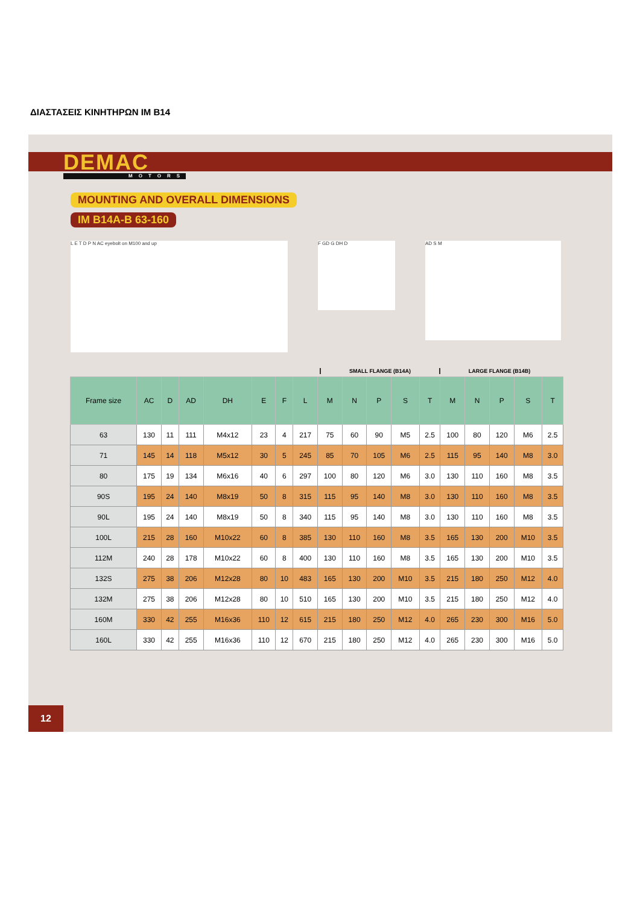ΔΙΑΣΤΑΣΕΙΣ ΚΙΝΗΤΗΡΩΝ IM B14
DEMAC
MOTORS
MOUNTING AND OVERALL DIMENSIONS
IM B14A-B 63-160
L E T D P N AC eyebolt on M100 and up
F GD G DH D
AD S M
SMALL FLANGE (B14A) LARGE FLANGE (B14B)
| Frame size | AC | D | AD | DH | E | F | L | M | N | P | S | T | M | N | P | S | T |
| --- | --- | --- | --- | --- | --- | --- | --- | --- | --- | --- | --- | --- | --- | --- | --- | --- | --- |
| 63 | 130 | 11 | 111 | M4x12 | 23 | 4 | 217 | 75 | 60 | 90 | M5 | 2.5 | 100 | 80 | 120 | M6 | 2.5 |
| 71 | 145 | 14 | 118 | M5x12 | 30 | 5 | 245 | 85 | 70 | 105 | M6 | 2.5 | 115 | 95 | 140 | M8 | 3.0 |
| 80 | 175 | 19 | 134 | M6x16 | 40 | 6 | 297 | 100 | 80 | 120 | M6 | 3.0 | 130 | 110 | 160 | M8 | 3.5 |
| 90S | 195 | 24 | 140 | M8x19 | 50 | 8 | 315 | 115 | 95 | 140 | M8 | 3.0 | 130 | 110 | 160 | M8 | 3.5 |
| 90L | 195 | 24 | 140 | M8x19 | 50 | 8 | 340 | 115 | 95 | 140 | M8 | 3.0 | 130 | 110 | 160 | M8 | 3.5 |
| 100L | 215 | 28 | 160 | M10x22 | 60 | 8 | 385 | 130 | 110 | 160 | M8 | 3.5 | 165 | 130 | 200 | M10 | 3.5 |
| 112M | 240 | 28 | 178 | M10x22 | 60 | 8 | 400 | 130 | 110 | 160 | M8 | 3.5 | 165 | 130 | 200 | M10 | 3.5 |
| 132S | 275 | 38 | 206 | M12x28 | 80 | 10 | 483 | 165 | 130 | 200 | M10 | 3.5 | 215 | 180 | 250 | M12 | 4.0 |
| 132M | 275 | 38 | 206 | M12x28 | 80 | 10 | 510 | 165 | 130 | 200 | M10 | 3.5 | 215 | 180 | 250 | M12 | 4.0 |
| 160M | 330 | 42 | 255 | M16x36 | 110 | 12 | 615 | 215 | 180 | 250 | M12 | 4.0 | 265 | 230 | 300 | M16 | 5.0 |
| 160L | 330 | 42 | 255 | M16x36 | 110 | 12 | 670 | 215 | 180 | 250 | M12 | 4.0 | 265 | 230 | 300 | M16 | 5.0 |
12